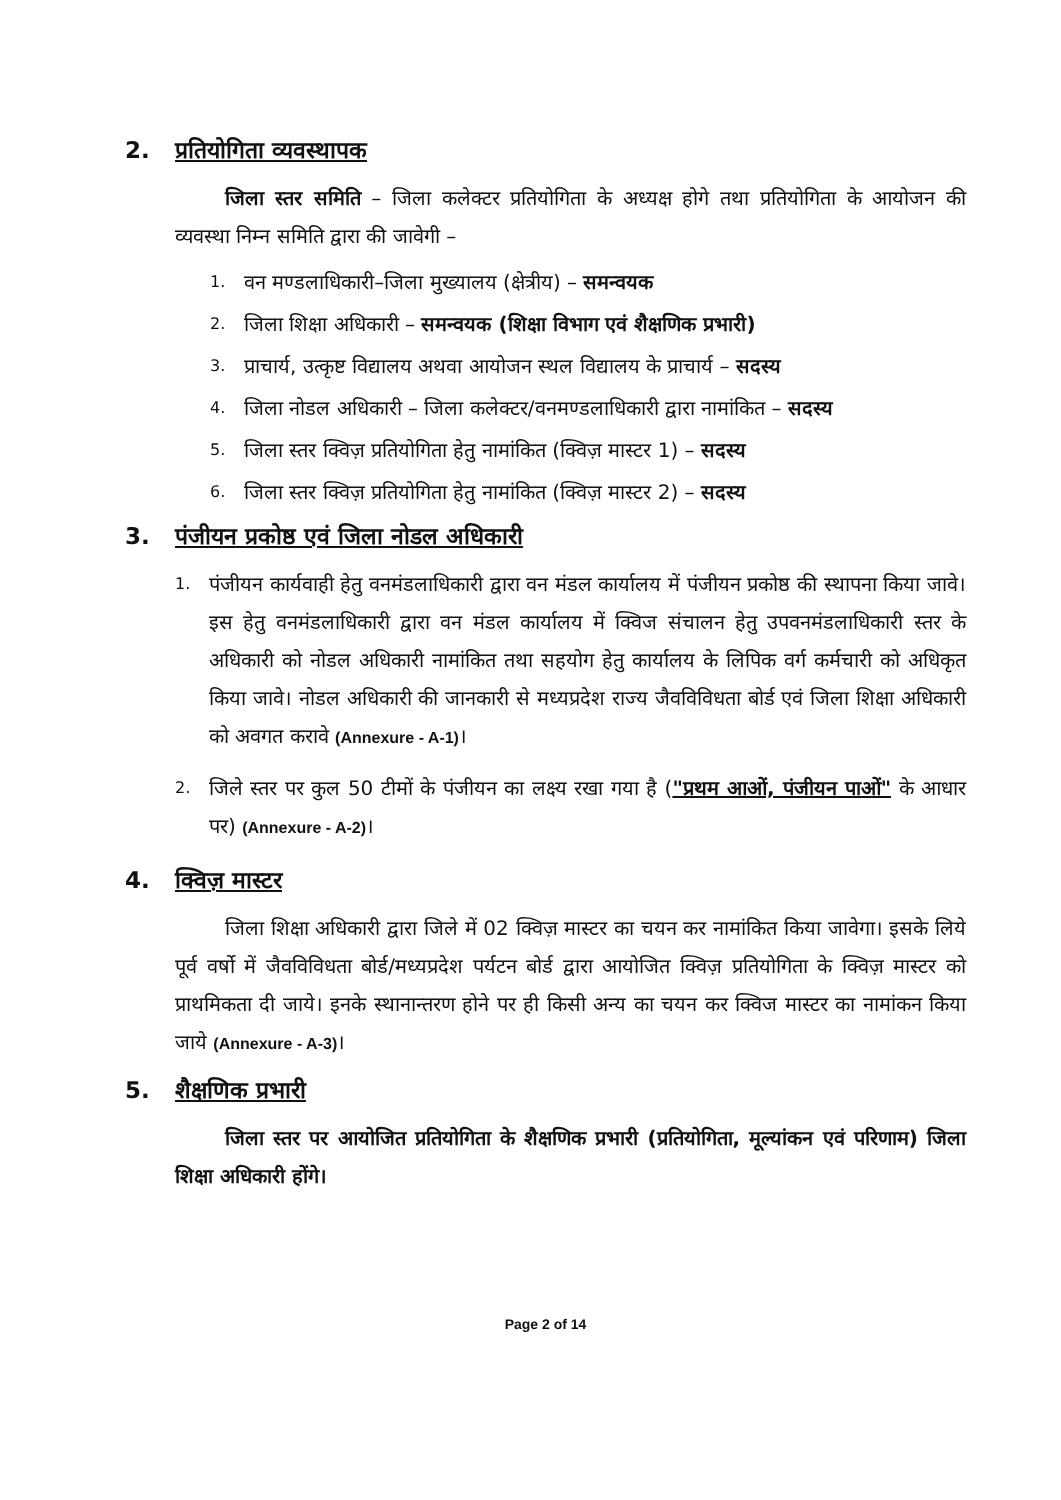2. प्रतियोगिता व्यवस्थापक
जिला स्तर समिति – जिला कलेक्टर प्रतियोगिता के अध्यक्ष होगे तथा प्रतियोगिता के आयोजन की व्यवस्था निम्न समिति द्वारा की जावेगी –
1. वन मण्डलाधिकारी–जिला मुख्यालय (क्षेत्रीय) – समन्वयक
2. जिला शिक्षा अधिकारी – समन्वयक (शिक्षा विभाग एवं शैक्षणिक प्रभारी)
3. प्राचार्य, उत्कृष्ट विद्यालय अथवा आयोजन स्थल विद्यालय के प्राचार्य – सदस्य
4. जिला नोडल अधिकारी – जिला कलेक्टर/वनमण्डलाधिकारी द्वारा नामांकित – सदस्य
5. जिला स्तर क्विज़ प्रतियोगिता हेतु नामांकित (क्विज़ मास्टर 1) – सदस्य
6. जिला स्तर क्विज़ प्रतियोगिता हेतु नामांकित (क्विज़ मास्टर 2) – सदस्य
3. पंजीयन प्रकोष्ठ एवं जिला नोडल अधिकारी
1.
पंजीयन कार्यवाही हेतु वनमंडलाधिकारी द्वारा वन मंडल कार्यालय में पंजीयन प्रकोष्ठ की स्थापना किया जावे। इस हेतु वनमंडलाधिकारी द्वारा वन मंडल कार्यालय में क्विज संचालन हेतु उपवनमंडलाधिकारी स्तर के अधिकारी को नोडल अधिकारी नामांकित तथा सहयोग हेतु कार्यालय के लिपिक वर्ग कर्मचारी को अधिकृत किया जावे। नोडल अधिकारी की जानकारी से मध्यप्रदेश राज्य जैवविविधता बोर्ड एवं जिला शिक्षा अधिकारी को अवगत करावे (Annexure - A-1)।
2.
जिले स्तर पर कुल 50 टीमों के पंजीयन का लक्ष्य रखा गया है ("प्रथम आओं, पंजीयन पाओं" के आधार पर) (Annexure - A-2)।
4. क्विज़ मास्टर
जिला शिक्षा अधिकारी द्वारा जिले में 02 क्विज़ मास्टर का चयन कर नामांकित किया जावेगा। इसके लिये पूर्व वर्षो में जैवविविधता बोर्ड/मध्यप्रदेश पर्यटन बोर्ड द्वारा आयोजित क्विज़ प्रतियोगिता के क्विज़ मास्टर को प्राथमिकता दी जाये। इनके स्थानान्तरण होने पर ही किसी अन्य का चयन कर क्विज मास्टर का नामांकन किया जाये (Annexure - A-3)।
5. शैक्षणिक प्रभारी
जिला स्तर पर आयोजित प्रतियोगिता के शैक्षणिक प्रभारी (प्रतियोगिता, मूल्यांकन एवं परिणाम) जिला शिक्षा अधिकारी होंगे।
Page 2 of 14